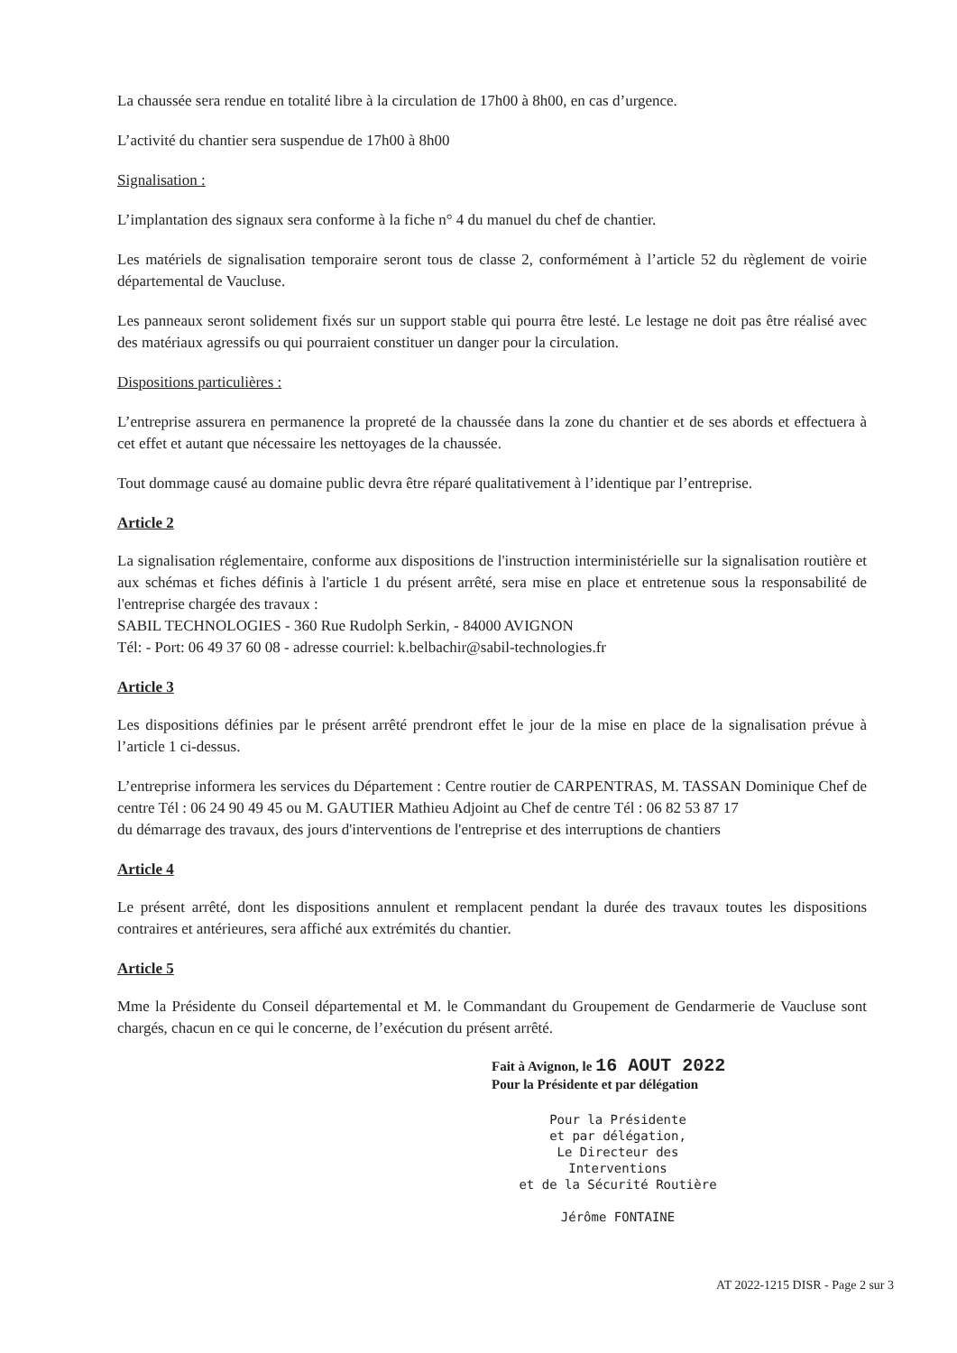La chaussée sera rendue en totalité libre à la circulation de 17h00 à 8h00, en cas d’urgence.
L’activité du chantier sera suspendue de 17h00 à 8h00
Signalisation :
L’implantation des signaux sera conforme à la fiche n° 4 du manuel du chef de chantier.
Les matériels de signalisation temporaire seront tous de classe 2, conformément à l’article 52 du règlement de voirie départemental de Vaucluse.
Les panneaux seront solidement fixés sur un support stable qui pourra être lesté. Le lestage ne doit pas être réalisé avec des matériaux agressifs ou qui pourraient constituer un danger pour la circulation.
Dispositions particulières :
L’entreprise assurera en permanence la propreté de la chaussée dans la zone du chantier et de ses abords et effectuera à cet effet et autant que nécessaire les nettoyages de la chaussée.
Tout dommage causé au domaine public devra être réparé qualitativement à l’identique par l’entreprise.
Article 2
La signalisation réglementaire, conforme aux dispositions de l'instruction interministérielle sur la signalisation routière et aux schémas et fiches définis à l'article 1 du présent arrêté, sera mise en place et entretenue sous la responsabilité de l'entreprise chargée des travaux :
SABIL TECHNOLOGIES - 360 Rue Rudolph Serkin, - 84000 AVIGNON
Tél: - Port: 06 49 37 60 08 - adresse courriel: k.belbachir@sabil-technologies.fr
Article 3
Les dispositions définies par le présent arrêté prendront effet le jour de la mise en place de la signalisation prévue à l’article 1 ci-dessus.
L’entreprise informera les services du Département : Centre routier de CARPENTRAS, M. TASSAN Dominique Chef de centre Tél : 06 24 90 49 45 ou M. GAUTIER Mathieu Adjoint au Chef de centre Tél : 06 82 53 87 17
du démarrage des travaux, des jours d'interventions de l'entreprise et des interruptions de chantiers
Article 4
Le présent arrêté, dont les dispositions annulent et remplacent pendant la durée des travaux toutes les dispositions contraires et antérieures, sera affiché aux extrémités du chantier.
Article 5
Mme la Présidente du Conseil départemental et M. le Commandant du Groupement de Gendarmerie de Vaucluse sont chargés, chacun en ce qui le concerne, de l’exécution du présent arrêté.
Fait à Avignon, le 16 AOUT 2022
Pour la Présidente et par délégation
Pour la Présidente
et par délégation,
Le Directeur des Interventions
et de la Sécurité Routière
Jérôme FONTAINE
AT 2022-1215 DISR - Page 2 sur 3